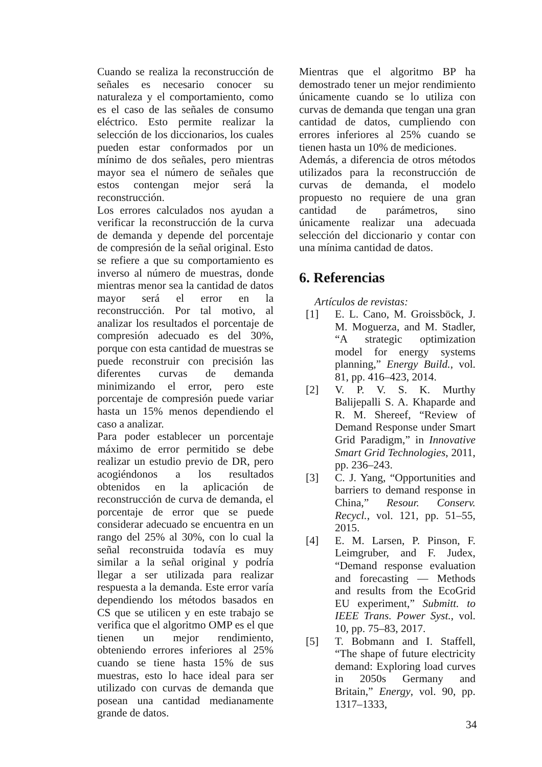Cuando se realiza la reconstrucción de señales es necesario conocer su naturaleza y el comportamiento, como es el caso de las señales de consumo eléctrico. Esto permite realizar la selección de los diccionarios, los cuales pueden estar conformados por un mínimo de dos señales, pero mientras mayor sea el número de señales que estos contengan mejor será la reconstrucción.
Los errores calculados nos ayudan a verificar la reconstrucción de la curva de demanda y depende del porcentaje de compresión de la señal original. Esto se refiere a que su comportamiento es inverso al número de muestras, donde mientras menor sea la cantidad de datos mayor será el error en la reconstrucción. Por tal motivo, al analizar los resultados el porcentaje de compresión adecuado es del 30%, porque con esta cantidad de muestras se puede reconstruir con precisión las diferentes curvas de demanda minimizando el error, pero este porcentaje de compresión puede variar hasta un 15% menos dependiendo el caso a analizar.
Para poder establecer un porcentaje máximo de error permitido se debe realizar un estudio previo de DR, pero acogiéndonos a los resultados obtenidos en la aplicación de reconstrucción de curva de demanda, el porcentaje de error que se puede considerar adecuado se encuentra en un rango del 25% al 30%, con lo cual la señal reconstruida todavía es muy similar a la señal original y podría llegar a ser utilizada para realizar respuesta a la demanda. Este error varía dependiendo los métodos basados en CS que se utilicen y en este trabajo se verifica que el algoritmo OMP es el que tienen un mejor rendimiento, obteniendo errores inferiores al 25% cuando se tiene hasta 15% de sus muestras, esto lo hace ideal para ser utilizado con curvas de demanda que posean una cantidad medianamente grande de datos.
Mientras que el algoritmo BP ha demostrado tener un mejor rendimiento únicamente cuando se lo utiliza con curvas de demanda que tengan una gran cantidad de datos, cumpliendo con errores inferiores al 25% cuando se tienen hasta un 10% de mediciones.
Además, a diferencia de otros métodos utilizados para la reconstrucción de curvas de demanda, el modelo propuesto no requiere de una gran cantidad de parámetros, sino únicamente realizar una adecuada selección del diccionario y contar con una mínima cantidad de datos.
6. Referencias
Artículos de revistas:
[1] E. L. Cano, M. Groissböck, J. M. Moguerza, and M. Stadler, “A strategic optimization model for energy systems planning,” Energy Build., vol. 81, pp. 416–423, 2014.
[2] V. P. V. S. K. Murthy Balijepalli S. A. Khaparde and R. M. Shereef, “Review of Demand Response under Smart Grid Paradigm,” in Innovative Smart Grid Technologies, 2011, pp. 236–243.
[3] C. J. Yang, “Opportunities and barriers to demand response in China,” Resour. Conserv. Recycl., vol. 121, pp. 51–55, 2015.
[4] E. M. Larsen, P. Pinson, F. Leimgruber, and F. Judex, “Demand response evaluation and forecasting — Methods and results from the EcoGrid EU experiment,” Submitt. to IEEE Trans. Power Syst., vol. 10, pp. 75–83, 2017.
[5] T. Bobmann and I. Staffell, “The shape of future electricity demand: Exploring load curves in 2050s Germany and Britain,” Energy, vol. 90, pp. 1317–1333,
34